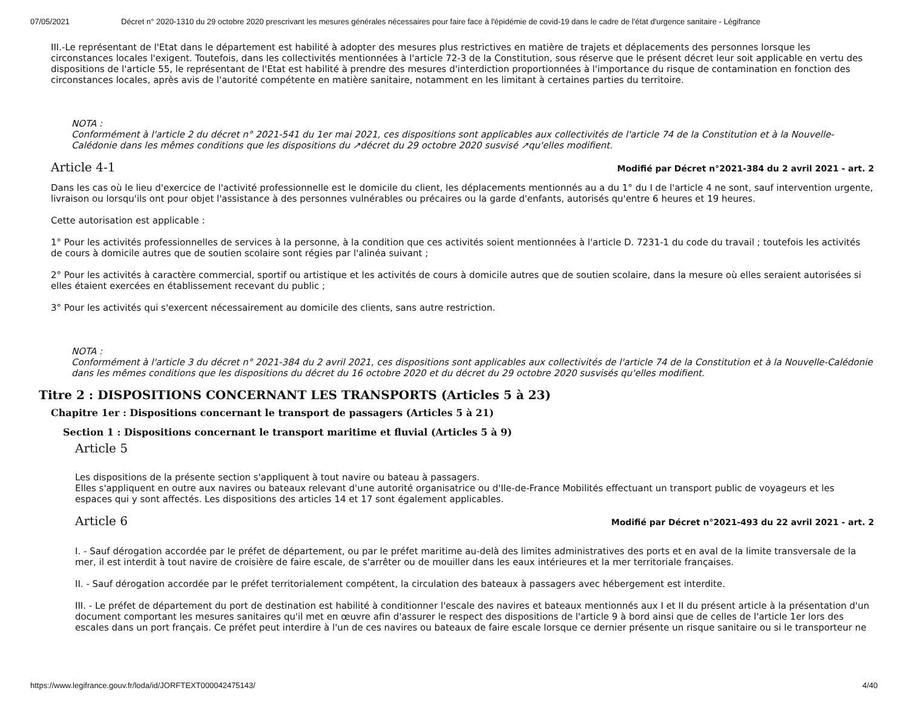07/05/2021 Décret n° 2020-1310 du 29 octobre 2020 prescrivant les mesures générales nécessaires pour faire face à l'épidémie de covid-19 dans le cadre de l'état d'urgence sanitaire - Légifrance
III.-Le représentant de l'Etat dans le département est habilité à adopter des mesures plus restrictives en matière de trajets et déplacements des personnes lorsque les circonstances locales l'exigent. Toutefois, dans les collectivités mentionnées à l'article 72-3 de la Constitution, sous réserve que le présent décret leur soit applicable en vertu des dispositions de l'article 55, le représentant de l'Etat est habilité à prendre des mesures d'interdiction proportionnées à l'importance du risque de contamination en fonction des circonstances locales, après avis de l'autorité compétente en matière sanitaire, notamment en les limitant à certaines parties du territoire.
NOTA :
Conformément à l'article 2 du décret n° 2021-541 du 1er mai 2021, ces dispositions sont applicables aux collectivités de l'article 74 de la Constitution et à la Nouvelle-Calédonie dans les mêmes conditions que les dispositions du ↗décret du 29 octobre 2020 susvisé ↗qu'elles modifient.
Article 4-1
Modifié par Décret n°2021-384 du 2 avril 2021 - art. 2
Dans les cas où le lieu d'exercice de l'activité professionnelle est le domicile du client, les déplacements mentionnés au a du 1° du I de l'article 4 ne sont, sauf intervention urgente, livraison ou lorsqu'ils ont pour objet l'assistance à des personnes vulnérables ou précaires ou la garde d'enfants, autorisés qu'entre 6 heures et 19 heures.
Cette autorisation est applicable :
1° Pour les activités professionnelles de services à la personne, à la condition que ces activités soient mentionnées à l'article D. 7231-1 du code du travail ; toutefois les activités de cours à domicile autres que de soutien scolaire sont régies par l'alinéa suivant ;
2° Pour les activités à caractère commercial, sportif ou artistique et les activités de cours à domicile autres que de soutien scolaire, dans la mesure où elles seraient autorisées si elles étaient exercées en établissement recevant du public ;
3° Pour les activités qui s'exercent nécessairement au domicile des clients, sans autre restriction.
NOTA :
Conformément à l'article 3 du décret n° 2021-384 du 2 avril 2021, ces dispositions sont applicables aux collectivités de l'article 74 de la Constitution et à la Nouvelle-Calédonie dans les mêmes conditions que les dispositions du décret du 16 octobre 2020 et du décret du 29 octobre 2020 susvisés qu'elles modifient.
Titre 2 : DISPOSITIONS CONCERNANT LES TRANSPORTS (Articles 5 à 23)
Chapitre 1er : Dispositions concernant le transport de passagers (Articles 5 à 21)
Section 1 : Dispositions concernant le transport maritime et fluvial (Articles 5 à 9)
Article 5
Les dispositions de la présente section s'appliquent à tout navire ou bateau à passagers.
Elles s'appliquent en outre aux navires ou bateaux relevant d'une autorité organisatrice ou d'Ile-de-France Mobilités effectuant un transport public de voyageurs et les espaces qui y sont affectés. Les dispositions des articles 14 et 17 sont également applicables.
Article 6
Modifié par Décret n°2021-493 du 22 avril 2021 - art. 2
I. - Sauf dérogation accordée par le préfet de département, ou par le préfet maritime au-delà des limites administratives des ports et en aval de la limite transversale de la mer, il est interdit à tout navire de croisière de faire escale, de s'arrêter ou de mouiller dans les eaux intérieures et la mer territoriale françaises.
II. - Sauf dérogation accordée par le préfet territorialement compétent, la circulation des bateaux à passagers avec hébergement est interdite.
III. - Le préfet de département du port de destination est habilité à conditionner l'escale des navires et bateaux mentionnés aux I et II du présent article à la présentation d'un document comportant les mesures sanitaires qu'il met en œuvre afin d'assurer le respect des dispositions de l'article 9 à bord ainsi que de celles de l'article 1er lors des escales dans un port français. Ce préfet peut interdire à l'un de ces navires ou bateaux de faire escale lorsque ce dernier présente un risque sanitaire ou si le transporteur ne
https://www.legifrance.gouv.fr/loda/id/JORFTEXT000042475143/ 4/40